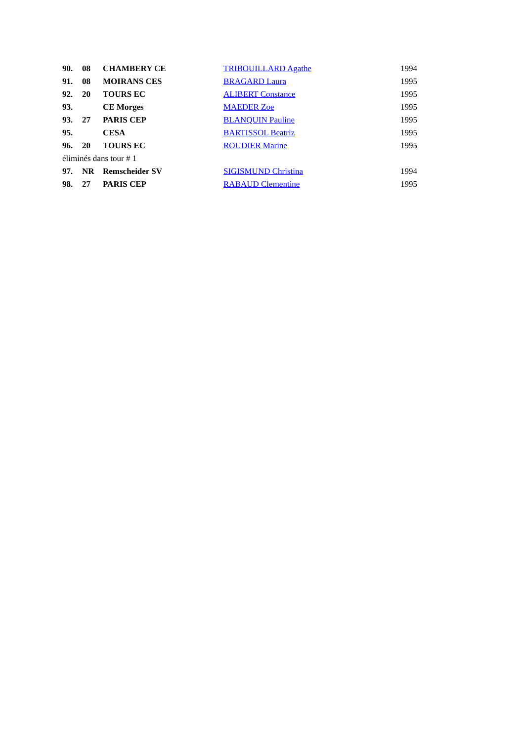| 90. | 08 | CHAMBERY CE | TRIBOUILLARD Agathe | 1994 |
| 91. | 08 | MOIRANS CES | BRAGARD Laura | 1995 |
| 92. | 20 | TOURS EC | ALIBERT Constance | 1995 |
| 93. | | CE Morges | MAEDER Zoe | 1995 |
| 93. | 27 | PARIS CEP | BLANQUIN Pauline | 1995 |
| 95. | | CESA | BARTISSOL Beatriz | 1995 |
| 96. | 20 | TOURS EC | ROUDIER Marine | 1995 |
| éliminés dans tour # 1 | | | | |
| 97. | NR | Remscheider SV | SIGISMUND Christina | 1994 |
| 98. | 27 | PARIS CEP | RABAUD Clementine | 1995 |